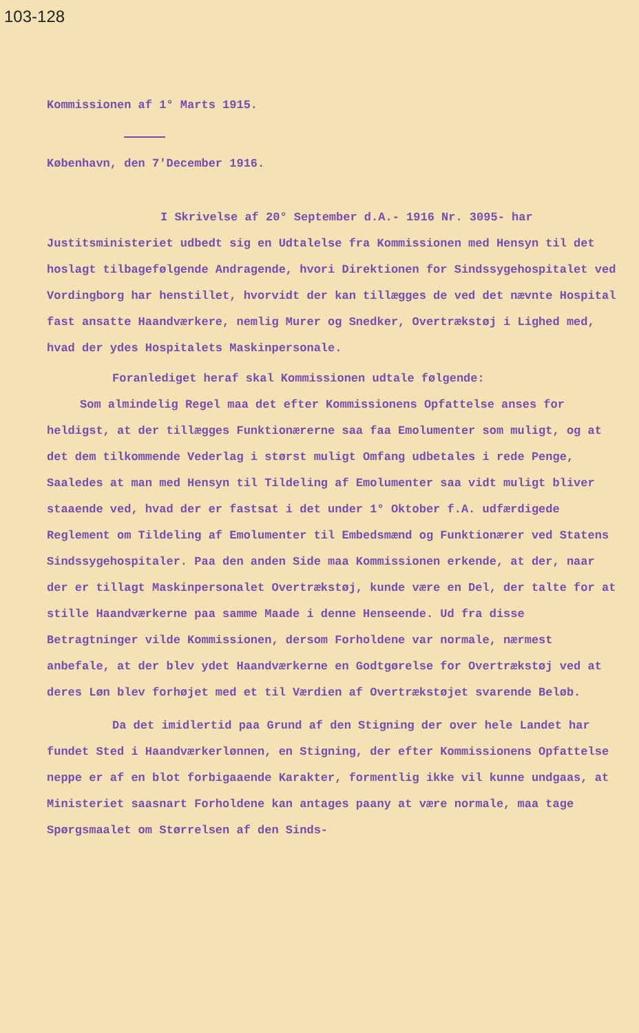103-128
Kommissionen af 1° Marts 1915.
København, den 7'December 1916.
I Skrivelse af 20° September d.A.- 1916 Nr. 3095- har Justitsministeriet udbedt sig en Udtalelse fra Kommissionen med Hensyn til det hoslagt tilbagefølgende Andragende, hvori Direktionen for Sindssygehospitalet ved Vordingborg har henstillet, hvorvidt der kan tillægges de ved det nævnte Hospital fast ansatte Haandværkere, nemlig Murer og Snedker, Overtrækstøj i Lighed med, hvad der ydes Hospitalets Maskinpersonale.
Foranlediget heraf skal Kommissionen udtale følgende:
Som almindelig Regel maa det efter Kommissionens Opfattelse anses for heldigst, at der tillægges Funktionærerne saa faa Emolumenter som muligt, og at det dem tilkommende Vederlag i størst muligt Omfang udbetales i rede Penge, Saaledes at man med Hensyn til Tildeling af Emolumenter saa vidt muligt bliver staaende ved, hvad der er fastsat i det under 1° Oktober f.A. udfærdigede Reglement om Tildeling af Emolumenter til Embedsmænd og Funktionærer ved Statens Sindssygehospitaler. Paa den anden Side maa Kommissionen erkende, at der, naar der er tillagt Maskinpersonalet Overtrækstøj, kunde være en Del, der talte for at stille Haandværkerne paa samme Maade i denne Henseende. Ud fra disse Betragtninger vilde Kommissionen, dersom Forholdene var normale, nærmest anbefale, at der blev ydet Haandværkerne en Godtgørelse for Overtrækstøj ved at deres Løn blev forhøjet med et til Værdien af Overtrækstøjet svarende Beløb.
Da det imidlertid paa Grund af den Stigning der over hele Landet har fundet Sted i Haandværkerlønnen, en Stigning, der efter Kommissionens Opfattelse neppe er af en blot forbigaaende Karakter, formentlig ikke vil kunne undgaas, at Ministeriet saasnart Forholdene kan antages paany at være normale, maa tage Spørgsmaalet om Størrelsen af den Sinds-